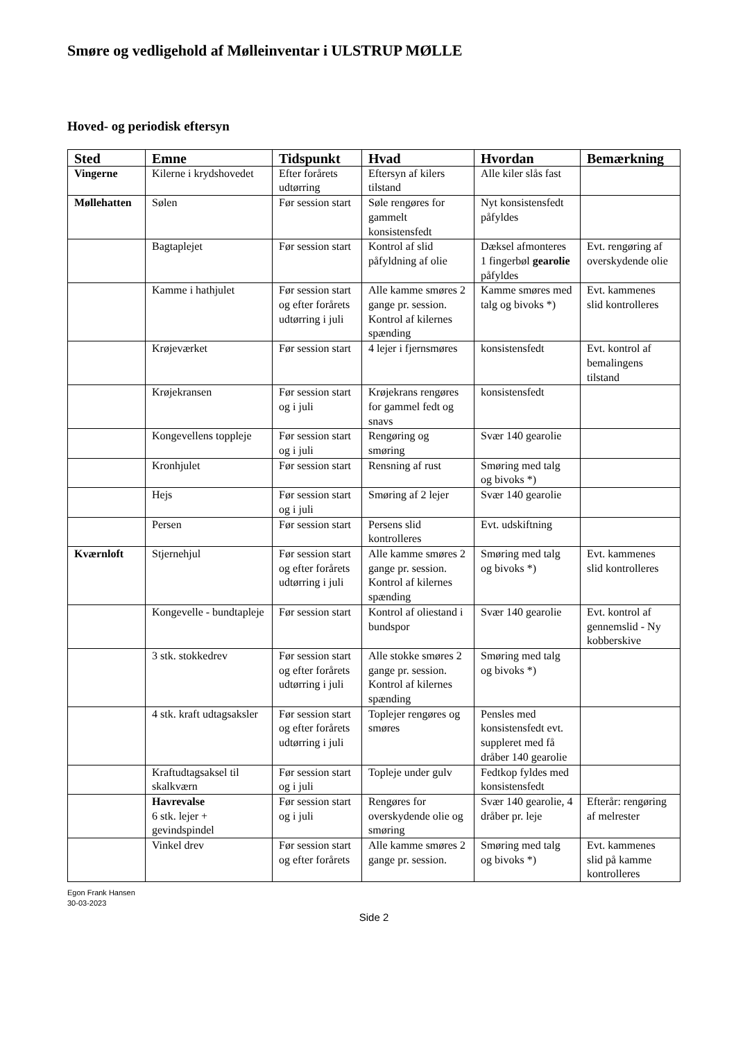Smøre og vedligehold af Mølleinventar i ULSTRUP MØLLE
Hoved- og periodisk eftersyn
| Sted | Emne | Tidspunkt | Hvad | Hvordan | Bemærkning |
| --- | --- | --- | --- | --- | --- |
| Vingerne | Kilerne i krydshovedet | Efter forårets udtørring | Eftersyn af kilers tilstand | Alle kiler slås fast | |
| Møllehatten | Sølen | Før session start | Søle rengøres for gammelt konsistensfedt | Nyt konsistensfedt påfyldes | |
| | Bagtaplejet | Før session start | Kontrol af slid påfyldning af olie | Dæksel afmonteres 1 fingerbøl gearolie påfyldes | Evt. rengøring af overskydende olie |
| | Kamme i hathjulet | Før session start og efter forårets udtørring i juli | Alle kamme smøres 2 gange pr. session. Kontrol af kilernes spænding | Kamme smøres med talg og bivoks *) | Evt. kammenes slid kontrolleres |
| | Krøjeværket | Før session start | 4 lejer i fjernsmøres | konsistensfedt | Evt. kontrol af bemalingens tilstand |
| | Krøjekransen | Før session start og i juli | Krøjekrans rengøres for gammel fedt og snavs | konsistensfedt | |
| | Kongevellens toppleje | Før session start og i juli | Rengøring og smøring | Svær 140 gearolie | |
| | Kronhjulet | Før session start | Rensning af rust | Smøring med talg og bivoks *) | |
| | Hejs | Før session start og i juli | Smøring af 2 lejer | Svær 140 gearolie | |
| | Persen | Før session start | Persens slid kontrolleres | Evt. udskiftning | |
| Kværnloft | Stjernehjul | Før session start og efter forårets udtørring i juli | Alle kamme smøres 2 gange pr. session. Kontrol af kilernes spænding | Smøring med talg og bivoks *) | Evt. kammenes slid kontrolleres |
| | Kongevelle - bundtapleje | Før session start | Kontrol af oliestand i bundspor | Svær 140 gearolie | Evt. kontrol af gennemslid - Ny kobberskive |
| | 3 stk. stokkedrev | Før session start og efter forårets udtørring i juli | Alle stokke smøres 2 gange pr. session. Kontrol af kilernes spænding | Smøring med talg og bivoks *) | |
| | 4 stk. kraft udtagsaksler | Før session start og efter forårets udtørring i juli | Toplejer rengøres og smøres | Pensles med konsistensfedt evt. suppleret med få dråber 140 gearolie | |
| | Kraftudtagsaksel til skalkværn | Før session start og i juli | Topleje under gulv | Fedtkop fyldes med konsistensfedt | |
| | Havrevalse 6 stk. lejer + gevindspindel | Før session start og i juli | Rengøres for overskydende olie og smøring | Svær 140 gearolie, 4 dråber pr. leje | Efterår: rengøring af melrester |
| | Vinkel drev | Før session start og efter forårets | Alle kamme smøres 2 gange pr. session. | Smøring med talg og bivoks *) | Evt. kammenes slid på kamme kontrolleres |
Egon Frank Hansen
30-03-2023
Side 2